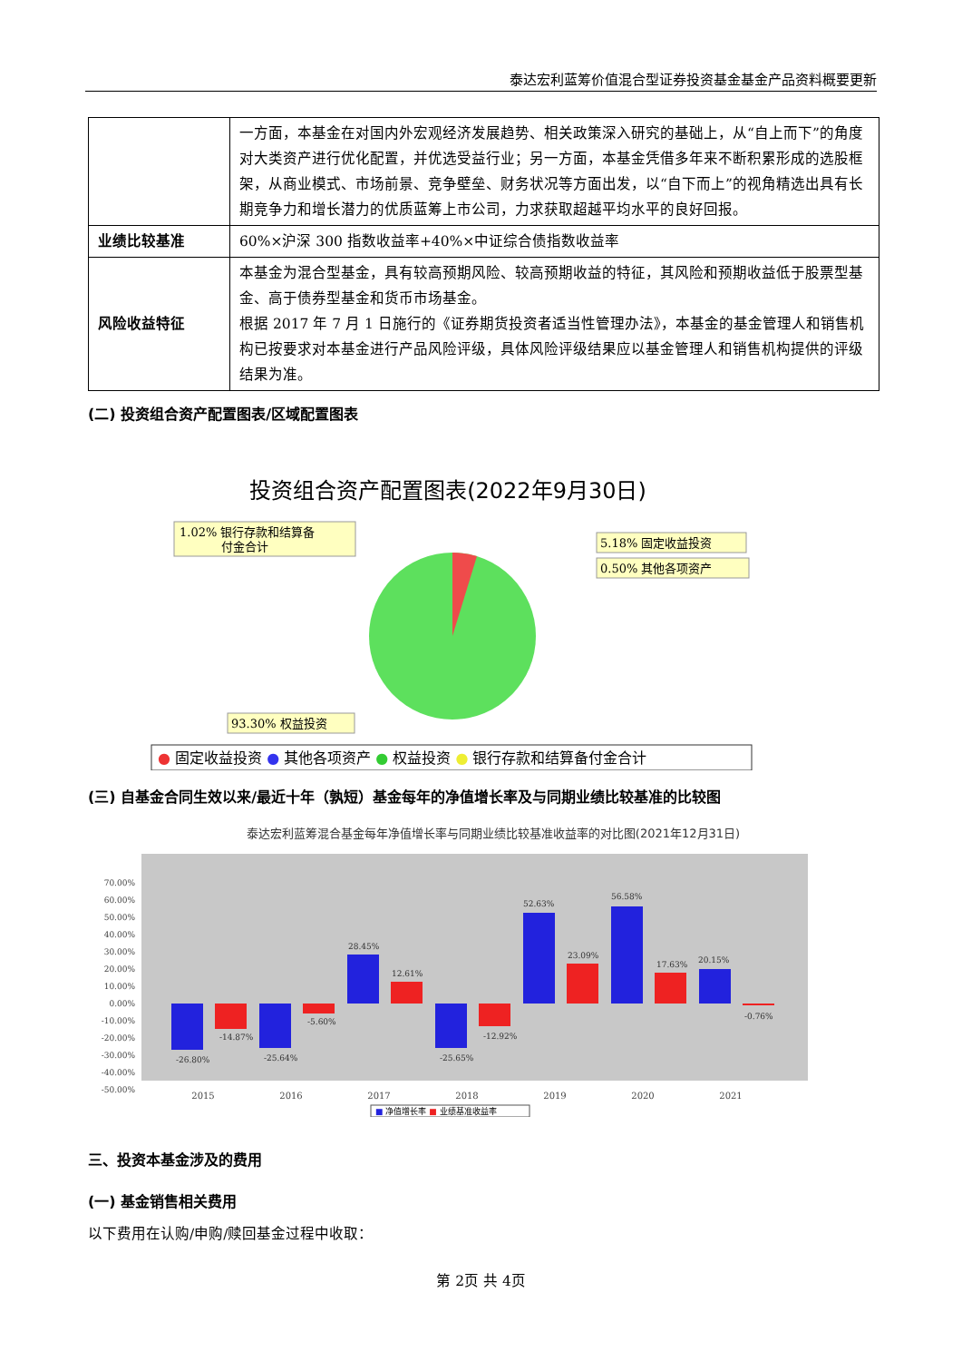泰达宏利蓝筹价值混合型证券投资基金基金产品资料概要更新
| | 一方面，本基金在对国内外宏观经济发展趋势、相关政策深入研究的基础上，从“自上而下”的角度对大类资产进行优化配置，并优选受益行业；另一方面，本基金凭借多年来不断积累形成的选股框架，从商业模式、市场前景、竞争壁垒、财务状况等方面出发，以“自下而上”的视角精选出具有长期竞争力和增长潜力的优质蓝筹上市公司，力求获取超越平均水平的良好回报。 |
| 业绩比较基准 | 60%×沪深 300 指数收益率+40%×中证综合债指数收益率 |
| 风险收益特征 | 本基金为混合型基金，具有较高预期风险、较高预期收益的特征，其风险和预期收益低于股票型基金、高于债券型基金和货币市场基金。 根据 2017 年 7 月 1 日施行的《证券期货投资者适当性管理办法》，本基金的基金管理人和销售机构已按要求对本基金进行产品风险评级，具体风险评级结果应以基金管理人和销售机构提供的评级结果为准。 |
(二) 投资组合资产配置图表/区域配置图表
投资组合资产配置图表(2022年9月30日)
1.02% 银行存款和结算备
付金合计
5.18% 固定收益投资
0.50% 其他各项资产
93.30% 权益投资
● 固定收益投资 ● 其他各项资产 ● 权益投资 ● 银行存款和结算备付金合计
(三) 自基金合同生效以来/最近十年（孰短）基金每年的净值增长率及与同期业绩比较基准的比较图
泰达宏利蓝筹混合基金每年净值增长率与同期业绩比较基准收益率的对比图(2021年12月31日)
70.00%
60.00%
50.00%
40.00%
30.00%
20.00%
10.00%
0.00%
-10.00%
-20.00%
-30.00%
-40.00%
-50.00%
-26.80%
-14.87%
-25.64%
-5.60%
28.45%
12.61%
-25.65%
-12.92%
52.63%
23.09%
56.58%
17.63%
20.15%
-0.76%
2015
2016
2017
2018
2019
2020
2021
■ 净值增长率 ■ 业绩基准收益率
三、投资本基金涉及的费用
(一) 基金销售相关费用
以下费用在认购/申购/赎回基金过程中收取：
第 2页 共 4页